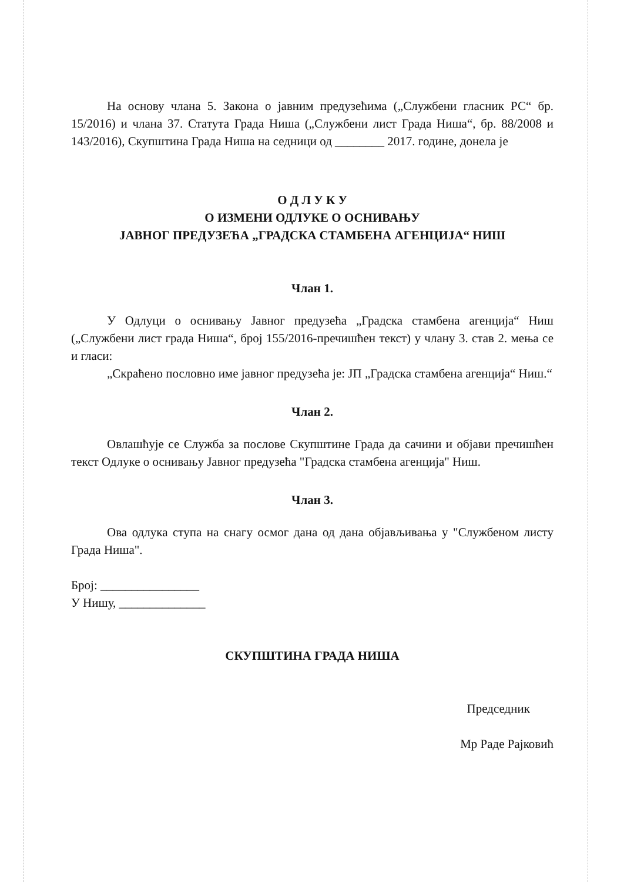На основу члана 5. Закона о јавним предузећима („Службени гласник РС“ бр. 15/2016) и члана 37. Статута Града Ниша („Службени лист Града Ниша“, бр. 88/2008 и 143/2016), Скупштина Града Ниша на седници од ________ 2017. године, донела је
О Д Л У К У
О ИЗМЕНИ ОДЛУКЕ О ОСНИВАЊУ
ЈАВНОГ ПРЕДУЗЕЋА „ГРАДСКА СТАМБЕНА АГЕНЦИЈА“ НИШ
Члан 1.
У Одлуци о оснивању Јавног предузећа „Градска стамбена агенција“ Ниш („Службени лист града Ниша“, број 155/2016-пречишћен текст) у члану 3. став 2. мења се и гласи:
„Скраћено пословно име јавног предузећа је: ЈП „Градска стамбена агенција“ Ниш.“
Члан 2.
Овлашћује се Служба за послове Скупштине Града да сачини и објави пречишћен текст Одлуке о оснивању Јавног предузећа "Градска стамбена агенција" Ниш.
Члан 3.
Ова одлука ступа на снагу осмог дана од дана објављивања у "Службеном листу Града Ниша".
Број: ________________
У Нишу, ______________
СКУПШТИНА ГРАДА НИША
Председник
Мр Раде Рајковић